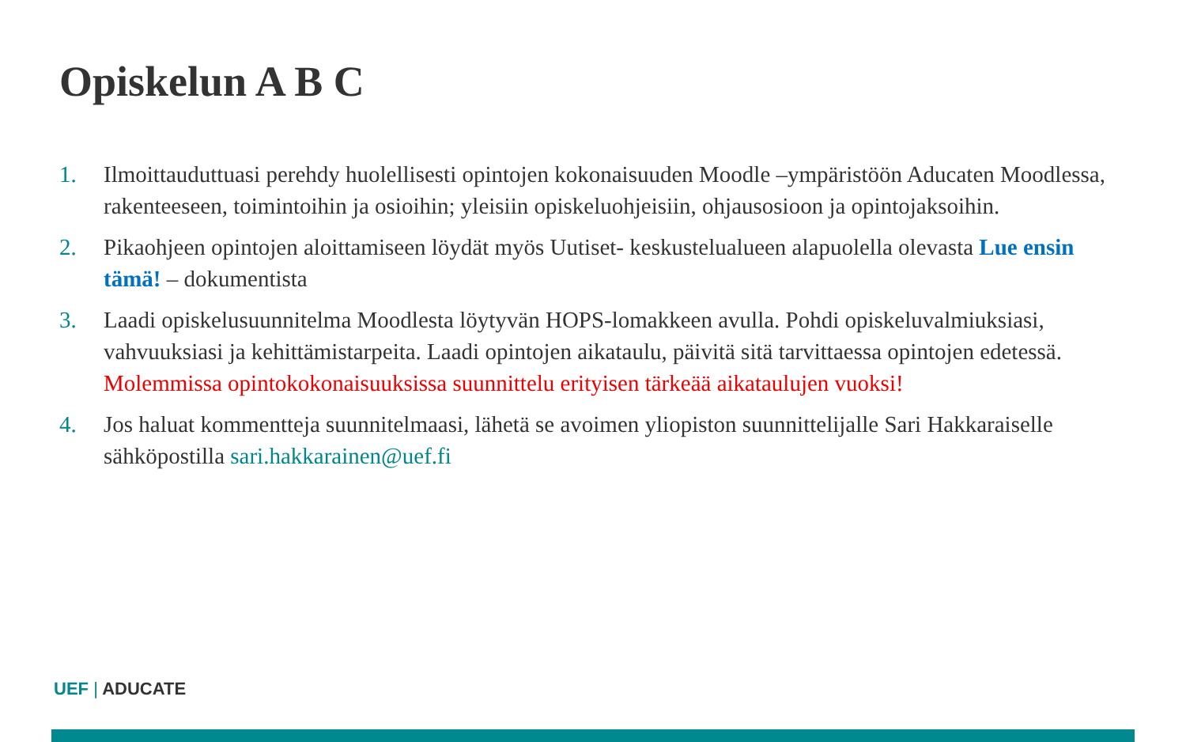Opiskelun A B C
1. Ilmoittauduttuasi perehdy huolellisesti opintojen kokonaisuuden Moodle –ympäristöön Aducaten Moodlessa, rakenteeseen, toimintoihin ja osioihin; yleisiin opiskeluohjeisiin, ohjausosioon ja opintojaksoihin.
2. Pikaohjeen opintojen aloittamiseen löydät myös Uutiset- keskustelualueen alapuolella olevasta Lue ensin tämä! – dokumentista
3. Laadi opiskelusuunnitelma Moodlesta löytyvän HOPS-lomakkeen avulla. Pohdi opiskeluvalmiuksiasi, vahvuuksiasi ja kehittämistarpeita. Laadi opintojen aikataulu, päivitä sitä tarvittaessa opintojen edetessä. Molemmissa opintokokonaisuuksissa suunnittelu erityisen tärkeää aikataulujen vuoksi!
4. Jos haluat kommentteja suunnitelmaasi, lähetä se avoimen yliopiston suunnittelijalle Sari Hakkaraiselle sähköpostilla sari.hakkarainen@uef.fi
UEF | ADUCATE